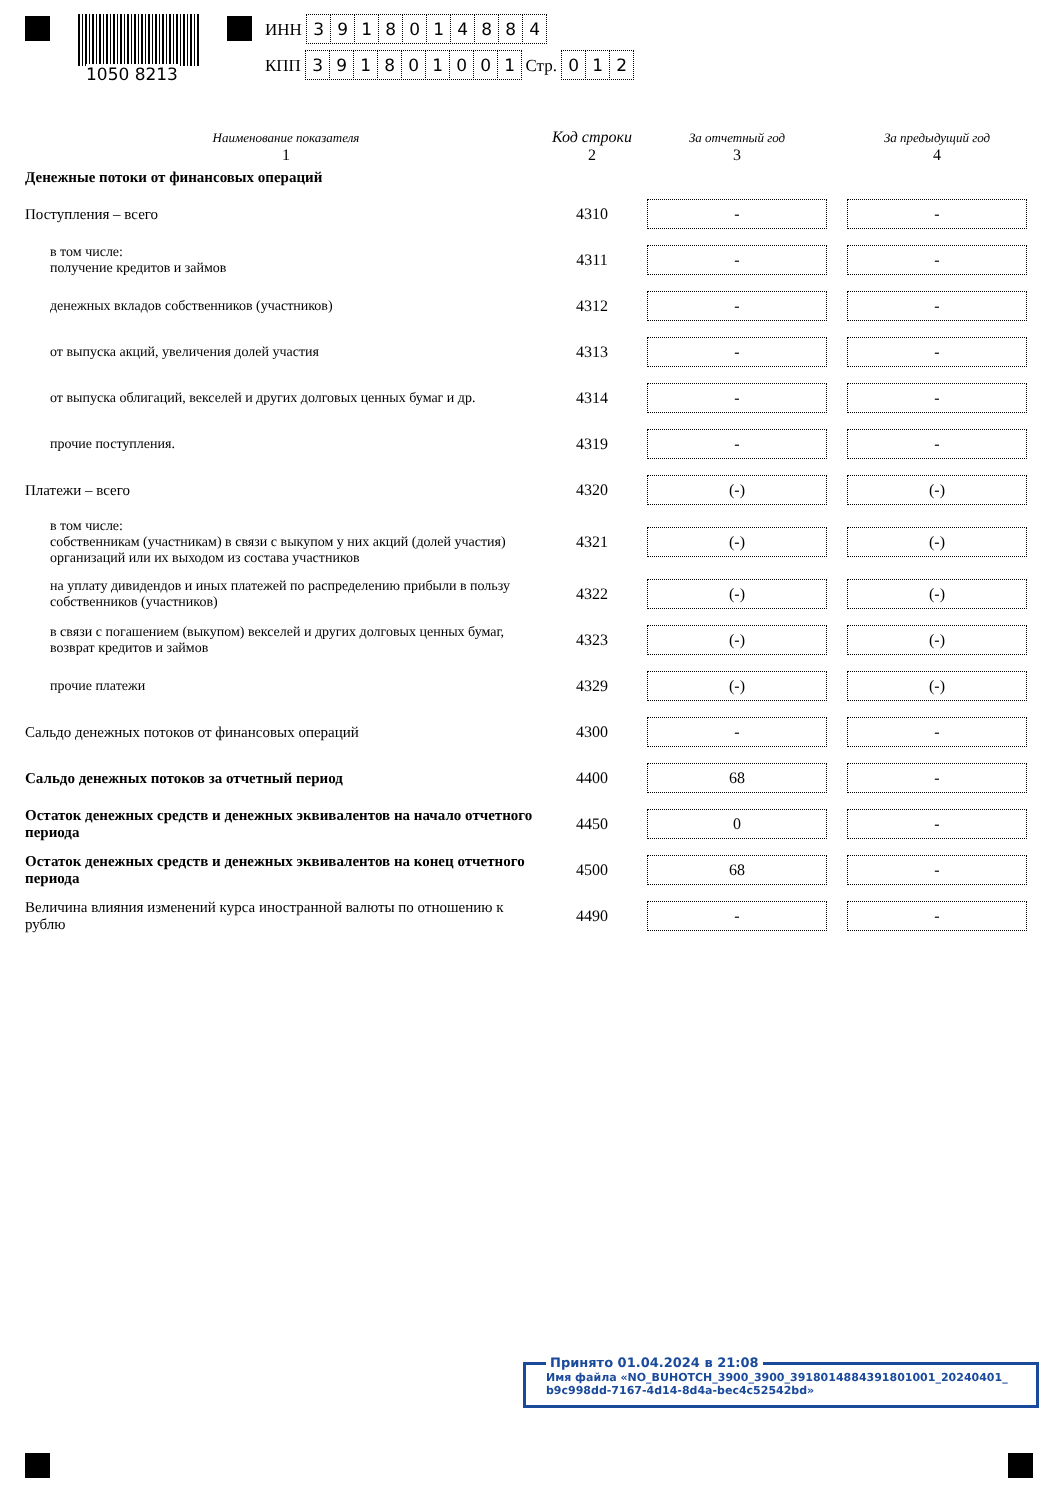1050 8213
ИНН 3918014884
КПП 391801001 Стр. 012
| Наименование показателя | Код строки | За отчетный год | За предыдущий год |
| --- | --- | --- | --- |
| 1 | 2 | 3 | 4 |
| Денежные потоки от финансовых операций | | | |
| Поступления – всего | 4310 | - | - |
| в том числе: получение кредитов и займов | 4311 | - | - |
| денежных вкладов собственников (участников) | 4312 | - | - |
| от выпуска акций, увеличения долей участия | 4313 | - | - |
| от выпуска облигаций, векселей и других долговых ценных бумаг и др. | 4314 | - | - |
| прочие поступления. | 4319 | - | - |
| Платежи – всего | 4320 | (-) | (-) |
| в том числе: собственникам (участникам) в связи с выкупом у них акций (долей участия) организаций или их выходом из состава участников | 4321 | (-) | (-) |
| на уплату дивидендов и иных платежей по распределению прибыли в пользу собственников (участников) | 4322 | (-) | (-) |
| в связи с погашением (выкупом) векселей и других долговых ценных бумаг, возврат кредитов и займов | 4323 | (-) | (-) |
| прочие платежи | 4329 | (-) | (-) |
| Сальдо денежных потоков от финансовых операций | 4300 | - | - |
| Сальдо денежных потоков за отчетный период | 4400 | 68 | - |
| Остаток денежных средств и денежных эквивалентов на начало отчетного периода | 4450 | 0 | - |
| Остаток денежных средств и денежных эквивалентов на конец отчетного периода | 4500 | 68 | - |
| Величина влияния изменений курса иностранной валюты по отношению к рублю | 4490 | - | - |
Принято 01.04.2024 в 21:08
Имя файла «NO_BUHOTCH_3900_3900_3918014884391801001_20240401_ b9c998dd-7167-4d14-8d4a-bec4c52542bd»